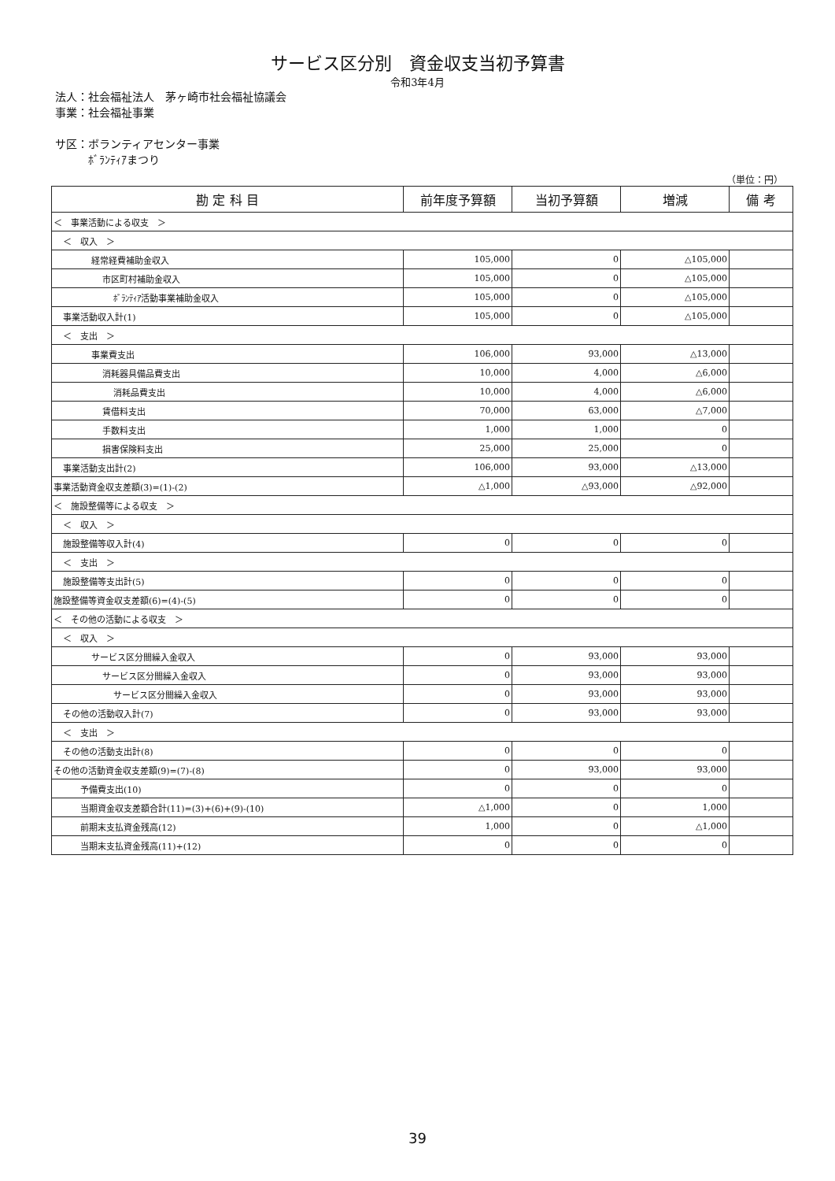サービス区分別　資金収支当初予算書
令和3年4月
法人：社会福祉法人　茅ヶ崎市社会福祉協議会
事業：社会福祉事業
サ区：ボランティアセンター事業
　　　ﾎﾞﾗﾝﾃｨｱまつり
（単位：円）
| 勘 定 科 目 | 前年度予算額 | 当初予算額 | 増減 | 備 考 |
| --- | --- | --- | --- | --- |
| ＜ 事業活動による収支 ＞ | | | | |
| ＜ 収入 ＞ | | | | |
| 経常経費補助金収入 | 105,000 | 0 | △105,000 | |
| 市区町村補助金収入 | 105,000 | 0 | △105,000 | |
| ﾎﾞﾗﾝﾃｨｱ活動事業補助金収入 | 105,000 | 0 | △105,000 | |
| 事業活動収入計(1) | 105,000 | 0 | △105,000 | |
| ＜ 支出 ＞ | | | | |
| 事業費支出 | 106,000 | 93,000 | △13,000 | |
| 消耗器具備品費支出 | 10,000 | 4,000 | △6,000 | |
| 消耗品費支出 | 10,000 | 4,000 | △6,000 | |
| 賃借料支出 | 70,000 | 63,000 | △7,000 | |
| 手数料支出 | 1,000 | 1,000 | 0 | |
| 損害保険料支出 | 25,000 | 25,000 | 0 | |
| 事業活動支出計(2) | 106,000 | 93,000 | △13,000 | |
| 事業活動資金収支差額(3)=(1)-(2) | △1,000 | △93,000 | △92,000 | |
| ＜ 施設整備等による収支 ＞ | | | | |
| ＜ 収入 ＞ | | | | |
| 施設整備等収入計(4) | 0 | 0 | 0 | |
| ＜ 支出 ＞ | | | | |
| 施設整備等支出計(5) | 0 | 0 | 0 | |
| 施設整備等資金収支差額(6)=(4)-(5) | 0 | 0 | 0 | |
| ＜ その他の活動による収支 ＞ | | | | |
| ＜ 収入 ＞ | | | | |
| サービス区分間繰入金収入 | 0 | 93,000 | 93,000 | |
| サービス区分間繰入金収入 | 0 | 93,000 | 93,000 | |
| サービス区分間繰入金収入 | 0 | 93,000 | 93,000 | |
| その他の活動収入計(7) | 0 | 93,000 | 93,000 | |
| ＜ 支出 ＞ | | | | |
| その他の活動支出計(8) | 0 | 0 | 0 | |
| その他の活動資金収支差額(9)=(7)-(8) | 0 | 93,000 | 93,000 | |
| 予備費支出(10) | 0 | 0 | 0 | |
| 当期資金収支差額合計(11)=(3)+(6)+(9)-(10) | △1,000 | 0 | 1,000 | |
| 前期末支払資金残高(12) | 1,000 | 0 | △1,000 | |
| 当期末支払資金残高(11)+(12) | 0 | 0 | 0 | |
39